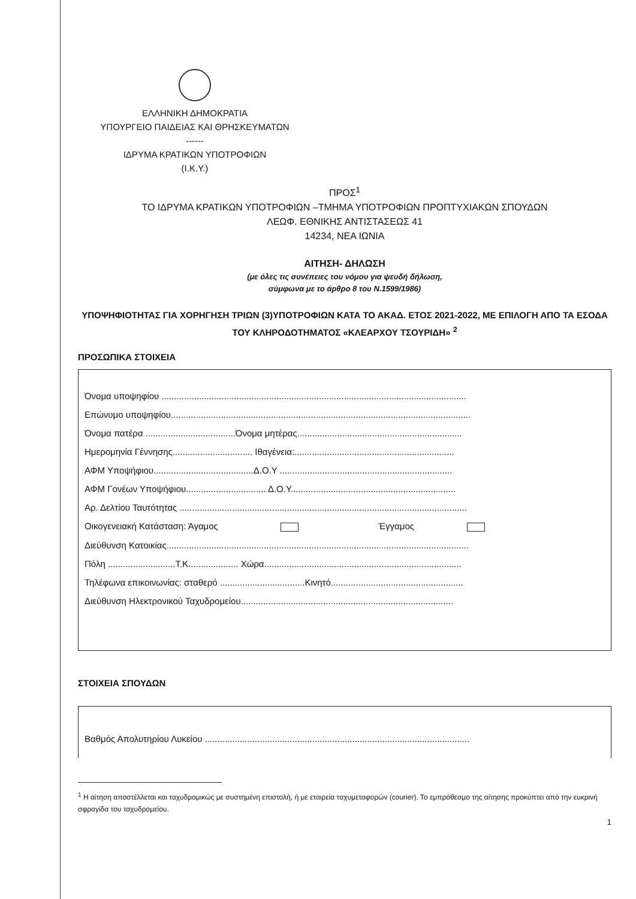ΕΛΛΗΝΙΚΗ ΔΗΜΟΚΡΑΤΙΑ
ΥΠΟΥΡΓΕΙΟ ΠΑΙΔΕΙΑΣ ΚΑΙ ΘΡΗΣΚΕΥΜΑΤΩΝ
------
ΙΔΡΥΜΑ ΚΡΑΤΙΚΩΝ ΥΠΟΤΡΟΦΙΩΝ
(Ι.Κ.Υ.)
ΠΡΟΣ<sup>1</sup>
ΤΟ ΙΔΡΥΜΑ ΚΡΑΤΙΚΩΝ ΥΠΟΤΡΟΦΙΩΝ –ΤΜΗΜΑ ΥΠΟΤΡΟΦΙΩΝ ΠΡΟΠΤΥΧΙΑΚΩΝ ΣΠΟΥΔΩΝ
ΛΕΩΦ. ΕΘΝΙΚΗΣ ΑΝΤΙΣΤΑΣΕΩΣ 41
14234, ΝΕΑ ΙΩΝΙΑ
ΑΙΤΗΣΗ- ΔΗΛΩΣΗ
(με όλες τις συνέπειες του νόμου για ψευδή δήλωση,
σύμφωνα με το άρθρο 8 του Ν.1599/1986)
ΥΠΟΨΗΦΙΟΤΗΤΑΣ ΓΙΑ ΧΟΡΗΓΗΣΗ ΤΡΙΩΝ (3)ΥΠΟΤΡΟΦΙΩΝ ΚΑΤΑ ΤΟ ΑΚΑΔ. ΕΤΟΣ 2021-2022, ΜΕ ΕΠΙΛΟΓΗ ΑΠΟ ΤΑ ΕΣΟΔΑ ΤΟΥ ΚΛΗΡΟΔΟΤΗΜΑΤΟΣ «ΚΛΕΑΡΧΟΥ ΤΣΟΥΡΙΔΗ» <sup>2</sup>
ΠΡΟΣΩΠΙΚΑ ΣΤΟΙΧΕΙΑ
Όνομα υποψηφίου ..........................................................................................................................
Επώνυμο υποψηφίου........................................................................................................................
Όνομα πατέρα ....................................Όνομα μητέρας..................................................................
Ημερομηνία Γέννησης................................ Ιθαγένεια:................................................................
ΑΦΜ Υποψήφιου........................................Δ.Ο.Υ .....................................................................
ΑΦΜ Γονέων Υποψήφιου................................ Δ.Ο.Υ..................................................................
Αρ. Δελτίου Ταυτότητας ...................................................................................................................
Οικογενειακή Κατάσταση: Άγαμος Έγγαμος
Διεύθυνση Κατοικίας.........................................................................................................................
Πόλη ...........................Τ.Κ.................... Χώρα...............................................................................
Τηλέφωνα επικοινωνίας: σταθερό ..................................Κινητό.....................................................
Διεύθυνση Ηλεκτρονικού Ταχυδρομείου.....................................................................................
ΣΤΟΙΧΕΙΑ ΣΠΟΥΔΩΝ
Βαθμός Απολυτηρίου Λυκείου ..........................................................................................................
<sup>1</sup> Η αίτηση αποστέλλεται και ταχυδρομικώς με συστημένη επιστολή, ή με εταιρεία ταχυμεταφορών (courier). Το εμπρόθεσμο της αίτησης προκύπτει από την ευκρινή σφραγίδα του ταχυδρομείου.
1